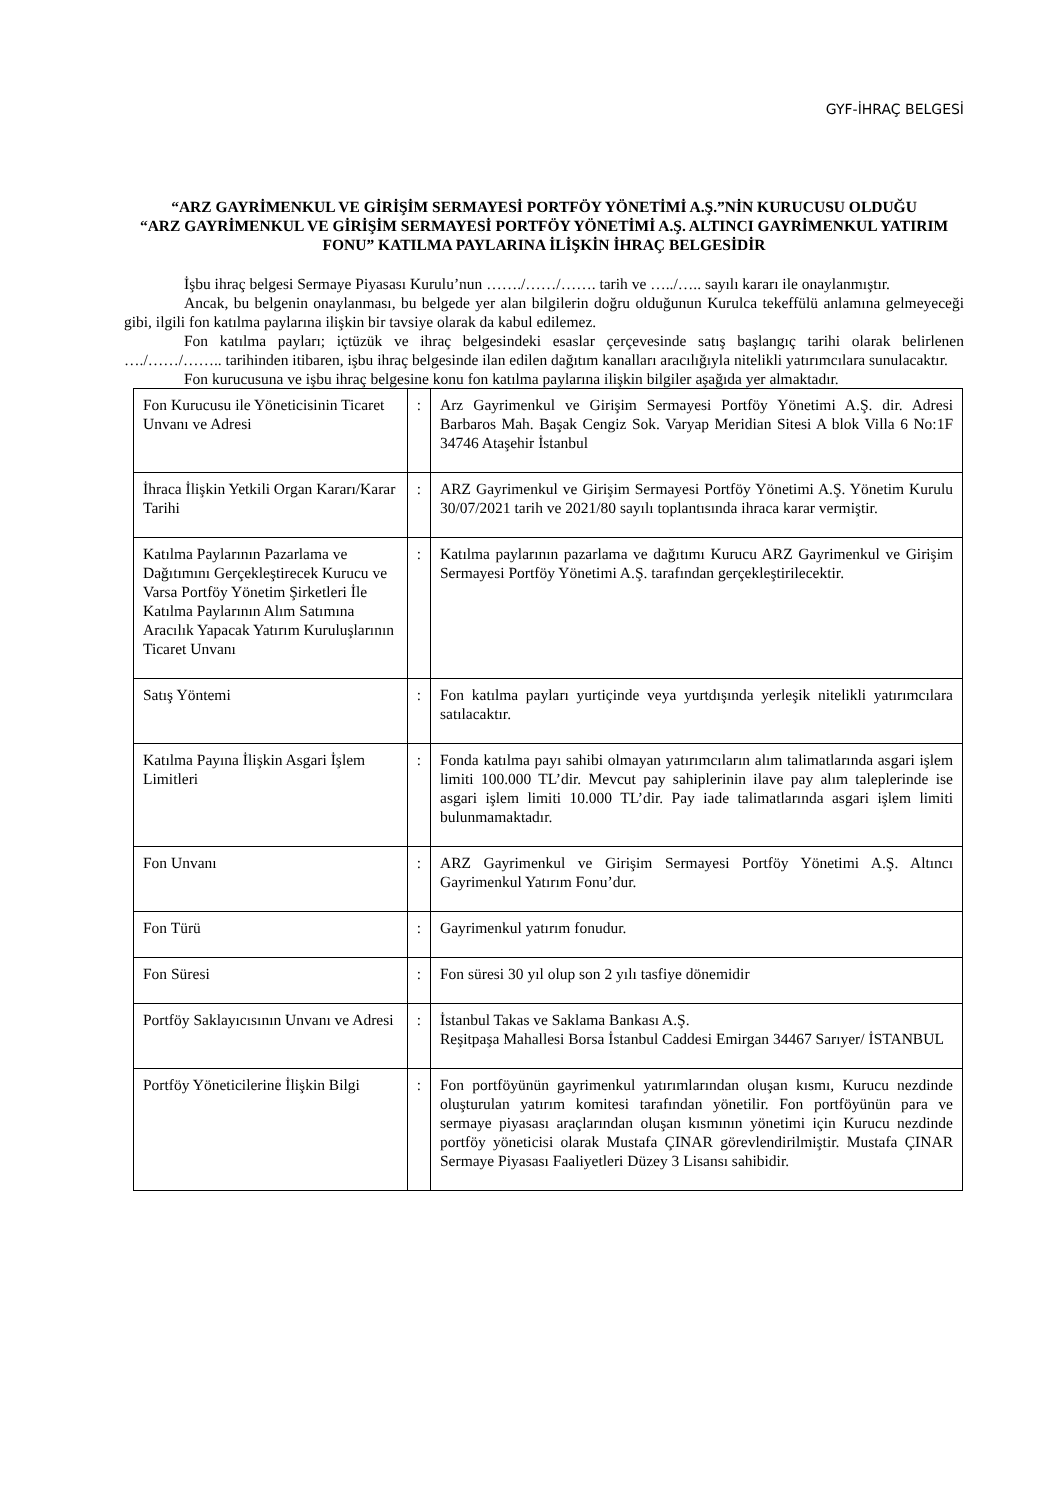GYF-İHRAÇ BELGESİ
“ARZ GAYRİMENKUL VE GİRİŞİM SERMAYESİ PORTFÖY YÖNETİMİ A.Ş.”NİN KURUCUSU OLDUĞU
“ARZ GAYRİMENKUL VE GİRİŞİM SERMAYESİ PORTFÖY YÖNETİMİ A.Ş. ALTINCI GAYRİMENKUL YATIRIM FONU” KATILMA PAYLARINA İLİŞKİN İHRAÇ BELGESİDİR
İşbu ihraç belgesi Sermaye Piyasası Kurulu’nun ……./……/……. tarih ve …../….. sayılı kararı ile onaylanmıştır.
Ancak, bu belgenin onaylanması, bu belgede yer alan bilgilerin doğru olduğunun Kurulca tekeffülü anlamına gelmeyeceği gibi, ilgili fon katılma paylarına ilişkin bir tavsiye olarak da kabul edilemez.
Fon katılma payları; içtüzük ve ihraç belgesindeki esaslar çerçevesinde satış başlangıç tarihi olarak belirlenen …./……/…….. tarihinden itibaren, işbu ihraç belgesinde ilan edilen dağıtım kanalları aracılığıyla nitelikli yatırımcılara sunulacaktır.
Fon kurucusuna ve işbu ihraç belgesine konu fon katılma paylarına ilişkin bilgiler aşağıda yer almaktadır.
| Fon Kurucusu ile Yöneticisinin Ticaret Unvanı ve Adresi | : | Arz Gayrimenkul ve Girişim Sermayesi Portföy Yönetimi A.Ş. dir. Adresi Barbaros Mah. Başak Cengiz Sok. Varyap Meridian Sitesi A blok Villa 6 No:1F 34746 Ataşehir İstanbul |
| İhraca İlişkin Yetkili Organ Kararı/Karar Tarihi | : | ARZ Gayrimenkul ve Girişim Sermayesi Portföy Yönetimi A.Ş. Yönetim Kurulu 30/07/2021 tarih ve 2021/80 sayılı toplantısında ihraca karar vermiştir. |
| Katılma Paylarının Pazarlama ve Dağıtımını Gerçekleştirecek Kurucu ve Varsa Portföy Yönetim Şirketleri İle Katılma Paylarının Alım Satımına Aracılık Yapacak Yatırım Kuruluşlarının Ticaret Unvanı | : | Katılma paylarının pazarlama ve dağıtımı Kurucu ARZ Gayrimenkul ve Girişim Sermayesi Portföy Yönetimi A.Ş. tarafından gerçekleştirilecektir. |
| Satış Yöntemi | : | Fon katılma payları yurtiçinde veya yurtdışında yerleşik nitelikli yatırımcılara satılacaktır. |
| Katılma Payına İlişkin Asgari İşlem Limitleri | : | Fonda katılma payı sahibi olmayan yatırımcıların alım talimatlarında asgari işlem limiti 100.000 TL’dir. Mevcut pay sahiplerinin ilave pay alım taleplerinde ise asgari işlem limiti 10.000 TL’dir. Pay iade talimatlarında asgari işlem limiti bulunmamaktadır. |
| Fon Unvanı | : | ARZ Gayrimenkul ve Girişim Sermayesi Portföy Yönetimi A.Ş. Altıncı Gayrimenkul Yatırım Fonu’dur. |
| Fon Türü | : | Gayrimenkul yatırım fonudur. |
| Fon Süresi | : | Fon süresi 30 yıl olup son 2 yılı tasfiye dönemidir |
| Portföy Saklayıcısının Unvanı ve Adresi | : | İstanbul Takas ve Saklama Bankası A.Ş. Reşitpaşa Mahallesi Borsa İstanbul Caddesi Emirgan 34467 Sarıyer/ İSTANBUL |
| Portföy Yöneticilerine İlişkin Bilgi | : | Fon portföyünün gayrimenkul yatırımlarından oluşan kısmı, Kurucu nezdinde oluşturulan yatırım komitesi tarafından yönetilir. Fon portföyünün para ve sermaye piyasası araçlarından oluşan kısmının yönetimi için Kurucu nezdinde portföy yöneticisi olarak Mustafa ÇINAR görevlendirilmiştir. Mustafa ÇINAR Sermaye Piyasası Faaliyetleri Düzey 3 Lisansı sahibidir. |